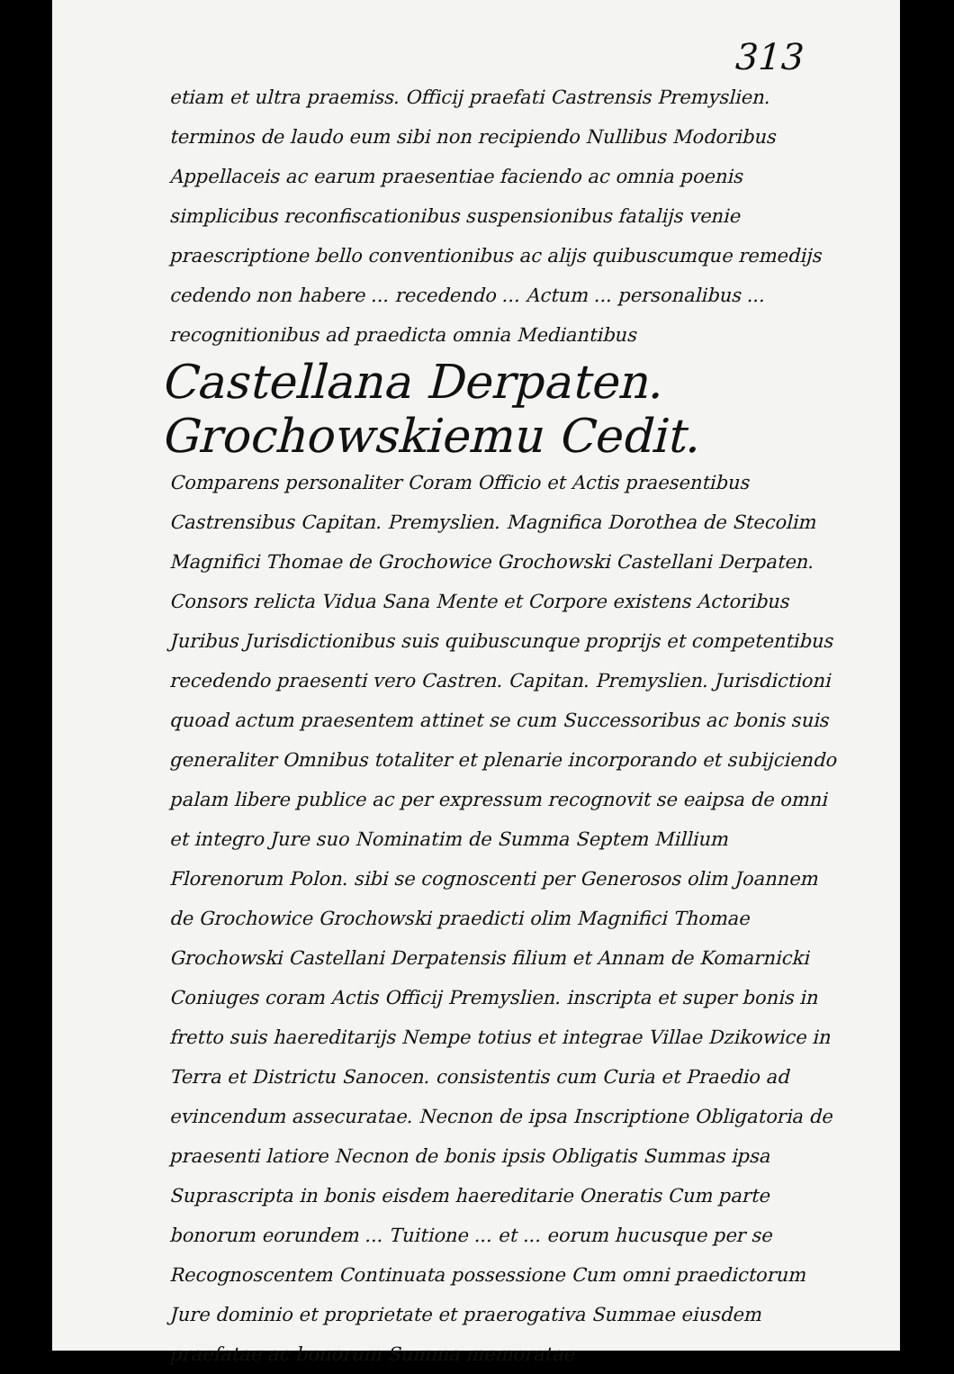313
etiam et ultra praemiss. Officij praefati Castrensis Premyslien. terminos de laudo eum sibi non recipiendo Nullibus Modoribus Appellaceis ac earum praesentiae faciendo ac omnia poenis simplicibus reconfiscationibus suspensionibus fatalijs venie praescriptione bello conventionibus ac alijs quibuscumque remedijs cedendo non habere ... recedendo ... Actum ... personalibus ... recognitionibus ad praedicta omnia Mediantibus
Castellana Derpaten. Grochowskiemu Cedit.
Comparens personaliter Coram Officio et Actis praesentibus Castrensibus Capitan. Premyslien. Magnifica Dorothea de Stecolim Magnifici Thomae de Grochowice Grochowski Castellani Derpaten. Consors relicta Vidua Sana Mente et Corpore existens Actoribus Juribus Jurisdictionibus suis quibuscunque proprijs et competentibus recedendo praesenti vero Castren. Capitan. Premyslien. Jurisdictioni quoad actum praesentem attinet se cum Successoribus ac bonis suis generaliter Omnibus totaliter et plenarie incorporando et subijciendo palam libere publice ac per expressum recognovit se eaipsa de omni et integro Jure suo Nominatim de Summa Septem Millium Florenorum Polon. sibi se cognoscenti per Generosos olim Joannem de Grochowice Grochowski praedicti olim Magnifici Thomae Grochowski Castellani Derpatensis filium et Annam de Komarnicki Coniuges coram Actis Officij Premyslien. inscripta et super bonis in fretto suis haereditarijs Nempe totius et integrae Villae Dzikowice in Terra et Districtu Sanocen. consistentis cum Curia et Praedio ad evincendum assecuratae. Necnon de ipsa Inscriptione Obligatoria de praesenti latiore Necnon de bonis ipsis Obligatis Summas ipsa Suprascripta in bonis eisdem haereditarie Oneratis Cum parte bonorum eorundem ... Tuitione ... et ... eorum hucusque per se Recognoscentem Continuata possessione Cum omni praedictorum Jure dominio et proprietate et praerogativa Summae eiusdem praefatae ac bonorum Summa memoratae